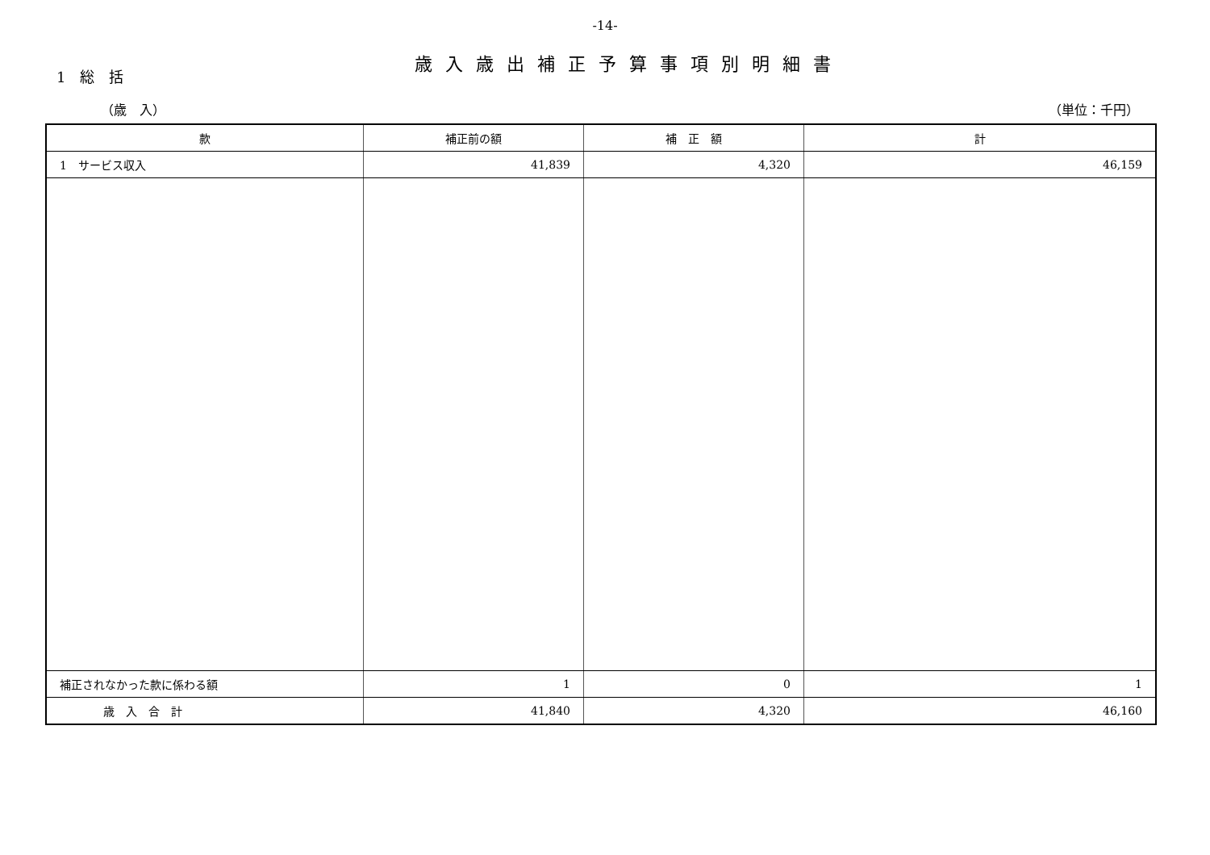-14-
歳入歳出補正予算事項別明細書
1　総　括
（歳　入） （単位：千円）
| 款 | 補正前の額 | 補 正 額 | 計 |
| --- | --- | --- | --- |
| 1 サービス収入 | 41,839 | 4,320 | 46,159 |
| 補正されなかった款に係わる額 | 1 | 0 | 1 |
| 歳 入 合 計 | 41,840 | 4,320 | 46,160 |